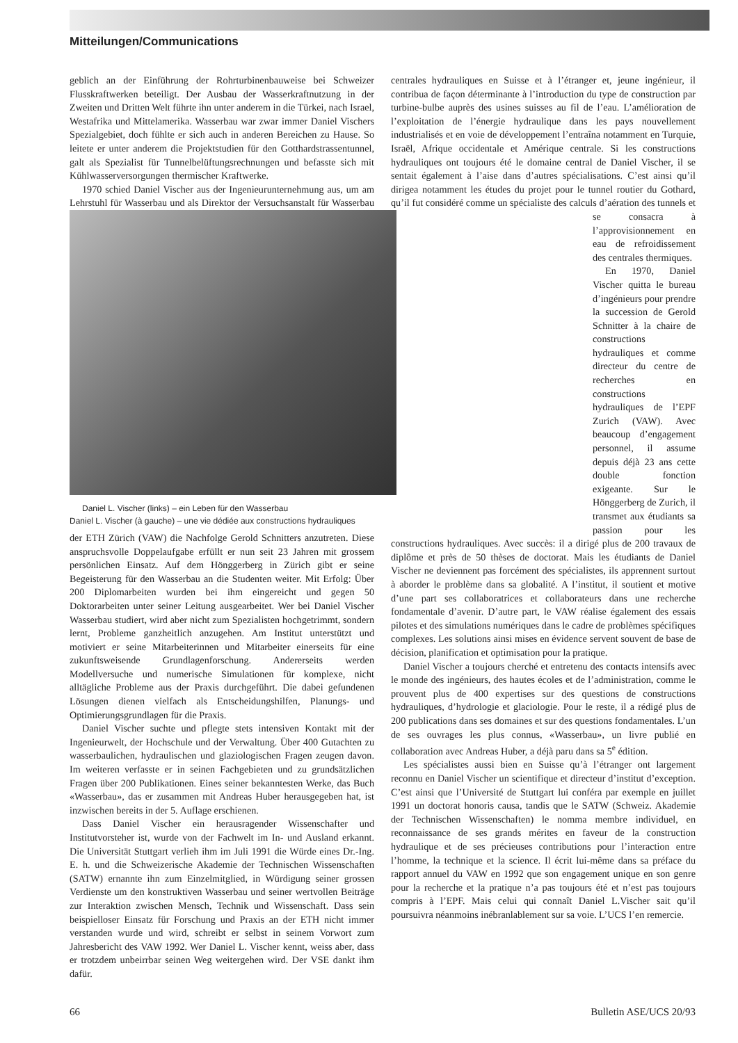Mitteilungen/Communications
geblich an der Einführung der Rohrturbinenbauweise bei Schweizer Flusskraftwerken beteiligt. Der Ausbau der Wasserkraftnutzung in der Zweiten und Dritten Welt führte ihn unter anderem in die Türkei, nach Israel, Westafrika und Mittelamerika. Wasserbau war zwar immer Daniel Vischers Spezialgebiet, doch fühlte er sich auch in anderen Bereichen zu Hause. So leitete er unter anderem die Projektstudien für den Gotthardstrassentunnel, galt als Spezialist für Tunnelbelüftungsrechnungen und befasste sich mit Kühlwasserversorgungen thermischer Kraftwerke.
1970 schied Daniel Vischer aus der Ingenieurunternehmung aus, um am Lehrstuhl für Wasserbau und als Direktor der Versuchsanstalt
Daniel L. Vischer (links) – ein Leben für den Wasserbau
Daniel L. Vischer (à gauche) – une vie dédiée aux constructions hydrauliques
für Wasserbau der ETH Zürich (VAW) die Nachfolge Gerold Schnitters anzutreten. Diese anspruchsvolle Doppelaufgabe erfüllt er nun seit 23 Jahren mit grossem persönlichen Einsatz. Auf dem Hönggerberg in Zürich gibt er seine Begeisterung für den Wasserbau an die Studenten weiter. Mit Erfolg: Über 200 Diplomarbeiten wurden bei ihm eingereicht und gegen 50 Doktorarbeiten unter seiner Leitung ausgearbeitet. Wer bei Daniel Vischer Wasserbau studiert, wird aber nicht zum Spezialisten hochgetrimmt, sondern lernt, Probleme ganzheitlich anzugehen. Am Institut unterstützt und motiviert er seine Mitarbeiterinnen und Mitarbeiter einerseits für eine zukunftsweisende Grundlagenforschung. Andererseits werden Modellversuche und numerische Simulationen für komplexe, nicht alltägliche Probleme aus der Praxis durchgeführt. Die dabei gefundenen Lösungen dienen vielfach als Entscheidungshilfen, Planungs- und Optimierungsgrundlagen für die Praxis.
Daniel Vischer suchte und pflegte stets intensiven Kontakt mit der Ingenieurwelt, der Hochschule und der Verwaltung. Über 400 Gutachten zu wasserbaulichen, hydraulischen und glaziologischen Fragen zeugen davon. Im weiteren verfasste er in seinen Fachgebieten und zu grundsätzlichen Fragen über 200 Publikationen. Eines seiner bekanntesten Werke, das Buch «Wasserbau», das er zusammen mit Andreas Huber herausgegeben hat, ist inzwischen bereits in der 5. Auflage erschienen.
Dass Daniel Vischer ein herausragender Wissenschafter und Institutvorsteher ist, wurde von der Fachwelt im In- und Ausland erkannt. Die Universität Stuttgart verlieh ihm im Juli 1991 die Würde eines Dr.-Ing. E. h. und die Schweizerische Akademie der Technischen Wissenschaften (SATW) ernannte ihn zum Einzelmitglied, in Würdigung seiner grossen Verdienste um den konstruktiven Wasserbau und seiner wertvollen Beiträge zur Interaktion zwischen Mensch, Technik und Wissenschaft. Dass sein beispielloser Einsatz für Forschung und Praxis an der ETH nicht immer verstanden wurde und wird, schreibt er selbst in seinem Vorwort zum Jahresbericht des VAW 1992. Wer Daniel L. Vischer kennt, weiss aber, dass er trotzdem unbeirrbar seinen Weg weitergehen wird. Der VSE dankt ihm dafür.
centrales hydrauliques en Suisse et à l’étranger et, jeune ingénieur, il contribua de façon déterminante à l’introduction du type de construction par turbine-bulbe auprès des usines suisses au fil de l’eau. L’amélioration de l’exploitation de l’énergie hydraulique dans les pays nouvellement industrialisés et en voie de développement l’entraîna notamment en Turquie, Israël, Afrique occidentale et Amérique centrale. Si les constructions hydrauliques ont toujours été le domaine central de Daniel Vischer, il se sentait également à l’aise dans d’autres spécialisations. C’est ainsi qu’il dirigea notamment les études du projet pour le tunnel routier du Gothard, qu’il fut considéré comme un spécialiste des calculs d’aération des tunnels et se consacra à l’approvisionnement en eau de refroidissement des centrales thermiques.
En 1970, Daniel Vischer quitta le bureau d’ingénieurs pour prendre la succession de Gerold Schnitter à la chaire de constructions hydrauliques et comme directeur du centre de recherches en constructions hydrauliques de l’EPF Zurich (VAW). Avec beaucoup d’engagement personnel, il assume depuis déjà 23 ans cette double fonction exigeante. Sur le Hönggerberg de Zurich, il transmet aux étudiants sa passion pour les constructions hydrauliques. Avec succès: il a dirigé plus de 200 travaux de diplôme et près de 50 thèses de doctorat. Mais les étudiants de Daniel Vischer ne deviennent pas forcément des spécialistes, ils apprennent surtout à aborder le problème dans sa globalité. A l’institut, il soutient et motive d’une part ses collaboratrices et collaborateurs dans une recherche fondamentale d’avenir. D’autre part, le VAW réalise également des essais pilotes et des simulations numériques dans le cadre de problèmes spécifiques complexes. Les solutions ainsi mises en évidence servent souvent de base de décision, planification et optimisation pour la pratique.
Daniel Vischer a toujours cherché et entretenu des contacts intensifs avec le monde des ingénieurs, des hautes écoles et de l’administration, comme le prouvent plus de 400 expertises sur des questions de constructions hydrauliques, d’hydrologie et glaciologie. Pour le reste, il a rédigé plus de 200 publications dans ses domaines et sur des questions fondamentales. L’un de ses ouvrages les plus connus, «Wasserbau», un livre publié en collaboration avec Andreas Huber, a déjà paru dans sa 5<sup>e</sup> édition.
Les spécialistes aussi bien en Suisse qu’à l’étranger ont largement reconnu en Daniel Vischer un scientifique et directeur d’institut d’exception. C’est ainsi que l’Université de Stuttgart lui conféra par exemple en juillet 1991 un doctorat honoris causa, tandis que le SATW (Schweiz. Akademie der Technischen Wissenschaften) le nomma membre individuel, en reconnaissance de ses grands mérites en faveur de la construction hydraulique et de ses précieuses contributions pour l’interaction entre l’homme, la technique et la science. Il écrit lui-même dans sa préface du rapport annuel du VAW en 1992 que son engagement unique en son genre pour la recherche et la pratique n’a pas toujours été et n’est pas toujours compris à l’EPF. Mais celui qui connaît Daniel L.Vischer sait qu’il poursuivra néanmoins inébranlablement sur sa voie. L’UCS l’en remercie.
66 Bulletin ASE/UCS 20/93